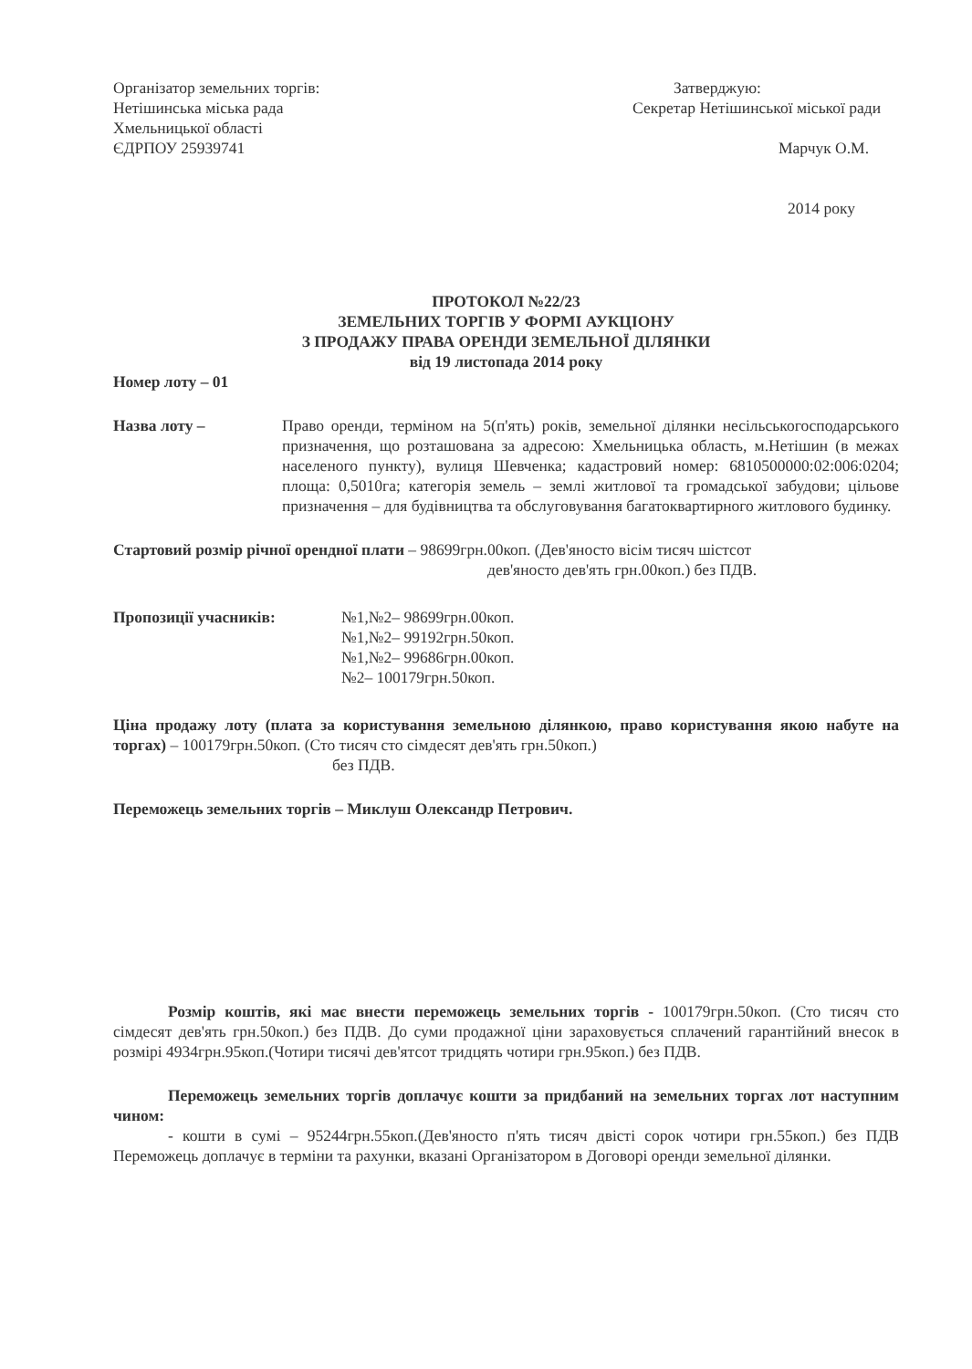Організатор земельних торгів:
Нетішинська міська рада
Хмельницької області
ЄДРПОУ 25939741
Затверджую:
Секретар Нетішинської міської ради
Марчук О.М.
2014 року
ПРОТОКОЛ №22/23
ЗЕМЕЛЬНИХ ТОРГІВ У ФОРМІ АУКЦІОНУ
З ПРОДАЖУ ПРАВА ОРЕНДИ ЗЕМЕЛЬНОЇ ДІЛЯНКИ
від 19 листопада 2014 року
Номер лоту – 01
Назва лоту – Право оренди, терміном на 5(п'ять) років, земельної ділянки несільськогосподарського призначення, що розташована за адресою: Хмельницька область, м.Нетішин (в межах населеного пункту), вулиця Шевченка; кадастровий номер: 6810500000:02:006:0204; площа: 0,5010га; категорія земель – землі житлової та громадської забудови; цільове призначення – для будівництва та обслуговування багатоквартирного житлового будинку.
Стартовий розмір річної орендної плати – 98699грн.00коп. (Дев'яносто вісім тисяч шістсот
дев'яносто дев'ять грн.00коп.) без ПДВ.
Пропозиції учасників: №1,№2– 98699грн.00коп.
№1,№2– 99192грн.50коп.
№1,№2– 99686грн.00коп.
№2– 100179грн.50коп.
Ціна продажу лоту (плата за користування земельною ділянкою, право користування якою набуте на торгах) – 100179грн.50коп. (Сто тисяч сто сімдесят дев'ять грн.50коп.)
без ПДВ.
Переможець земельних торгів – Миклуш Олександр Петрович.
Розмір коштів, які має внести переможець земельних торгів - 100179грн.50коп. (Сто тисяч сто сімдесят дев'ять грн.50коп.) без ПДВ. До суми продажної ціни зараховується сплачений гарантійний внесок в розмірі 4934грн.95коп.(Чотири тисячі дев'ятсот тридцять чотири грн.95коп.) без ПДВ.
Переможець земельних торгів доплачує кошти за придбаний на земельних торгах лот наступним чином:
- кошти в сумі – 95244грн.55коп.(Дев'яносто п'ять тисяч двісті сорок чотири грн.55коп.) без ПДВ Переможець доплачує в терміни та рахунки, вказані Організатором в Договорі оренди земельної ділянки.